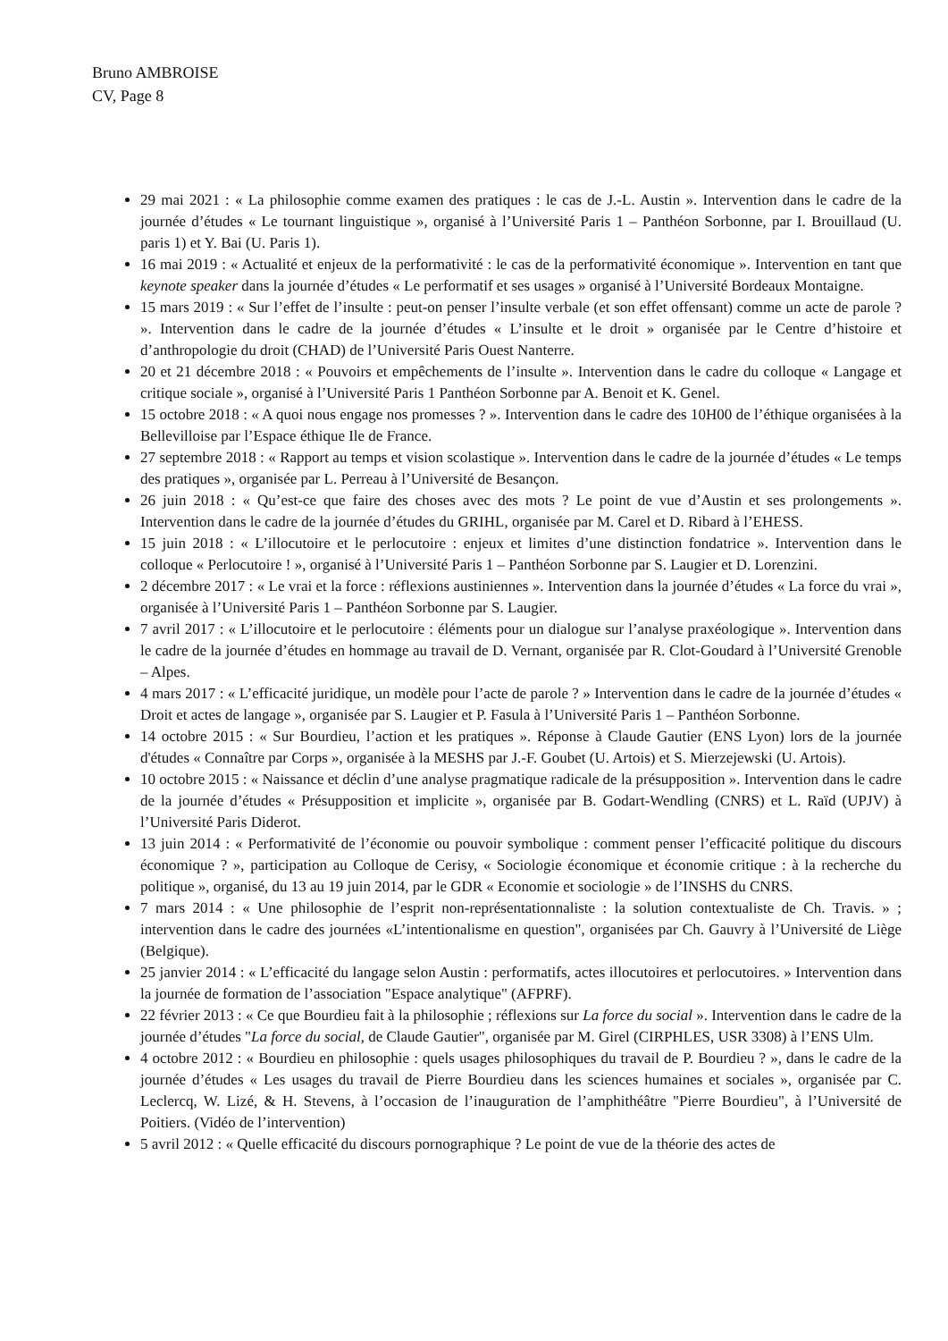Bruno AMBROISE
CV, Page 8
29 mai 2021 : « La philosophie comme examen des pratiques : le cas de J.-L. Austin ». Intervention dans le cadre de la journée d’études « Le tournant linguistique », organisé à l’Université Paris 1 – Panthéon Sorbonne, par I. Brouillaud (U. paris 1) et Y. Bai (U. Paris 1).
16 mai 2019 : « Actualité et enjeux de la performativité : le cas de la performativité économique ». Intervention en tant que keynote speaker dans la journée d’études « Le performatif et ses usages » organisé à l’Université Bordeaux Montaigne.
15 mars 2019 : « Sur l’effet de l’insulte : peut-on penser l’insulte verbale (et son effet offensant) comme un acte de parole ? ». Intervention dans le cadre de la journée d’études « L’insulte et le droit » organisée par le Centre d’histoire et d’anthropologie du droit (CHAD) de l’Université Paris Ouest Nanterre.
20 et 21 décembre 2018 : « Pouvoirs et empêchements de l’insulte ». Intervention dans le cadre du colloque « Langage et critique sociale », organisé à l’Université Paris 1 Panthéon Sorbonne par A. Benoit et K. Genel.
15 octobre 2018 : « A quoi nous engage nos promesses ? ». Intervention dans le cadre des 10H00 de l’éthique organisées à la Bellevilloise par l’Espace éthique Ile de France.
27 septembre 2018 : « Rapport au temps et vision scolastique ». Intervention dans le cadre de la journée d’études « Le temps des pratiques », organisée par L. Perreau à l’Université de Besançon.
26 juin 2018 : « Qu’est-ce que faire des choses avec des mots ? Le point de vue d’Austin et ses prolongements ». Intervention dans le cadre de la journée d’études du GRIHL, organisée par M. Carel et D. Ribard à l’EHESS.
15 juin 2018 : « L’illocutoire et le perlocutoire : enjeux et limites d’une distinction fondatrice ». Intervention dans le colloque « Perlocutoire ! », organisé à l’Université Paris 1 – Panthéon Sorbonne par S. Laugier et D. Lorenzini.
2 décembre 2017 : « Le vrai et la force : réflexions austiniennes ». Intervention dans la journée d’études « La force du vrai », organisée à l’Université Paris 1 – Panthéon Sorbonne par S. Laugier.
7 avril 2017 : « L’illocutoire et le perlocutoire : éléments pour un dialogue sur l’analyse praxéologique ». Intervention dans le cadre de la journée d’études en hommage au travail de D. Vernant, organisée par R. Clot-Goudard à l’Université Grenoble – Alpes.
4 mars 2017 : « L’efficacité juridique, un modèle pour l’acte de parole ? » Intervention dans le cadre de la journée d’études « Droit et actes de langage », organisée par S. Laugier et P. Fasula à l’Université Paris 1 – Panthéon Sorbonne.
14 octobre 2015 : « Sur Bourdieu, l’action et les pratiques ». Réponse à Claude Gautier (ENS Lyon) lors de la journée d'études « Connaître par Corps », organisée à la MESHS par J.-F. Goubet (U. Artois) et S. Mierzejewski (U. Artois).
10 octobre 2015 : « Naissance et déclin d’une analyse pragmatique radicale de la présupposition ». Intervention dans le cadre de la journée d’études « Présupposition et implicite », organisée par B. Godart-Wendling (CNRS) et L. Raïd (UPJV) à l’Université Paris Diderot.
13 juin 2014 : « Performativité de l’économie ou pouvoir symbolique : comment penser l’efficacité politique du discours économique ? », participation au Colloque de Cerisy, « Sociologie économique et économie critique : à la recherche du politique », organisé, du 13 au 19 juin 2014, par le GDR « Economie et sociologie » de l’INSHS du CNRS.
7 mars 2014 : « Une philosophie de l’esprit non-représentationnaliste : la solution contextualiste de Ch. Travis. » ; intervention dans le cadre des journées «L’intentionalisme en question", organisées par Ch. Gauvry à l’Université de Liège (Belgique).
25 janvier 2014 : « L’efficacité du langage selon Austin : performatifs, actes illocutoires et perlocutoires. » Intervention dans la journée de formation de l’association "Espace analytique" (AFPRF).
22 février 2013 : « Ce que Bourdieu fait à la philosophie ; réflexions sur La force du social ». Intervention dans le cadre de la journée d’études "La force du social, de Claude Gautier", organisée par M. Girel (CIRPHLES, USR 3308) à l’ENS Ulm.
4 octobre 2012 : « Bourdieu en philosophie : quels usages philosophiques du travail de P. Bourdieu ? », dans le cadre de la journée d’études « Les usages du travail de Pierre Bourdieu dans les sciences humaines et sociales », organisée par C. Leclercq, W. Lizé, & H. Stevens, à l’occasion de l’inauguration de l’amphithéâtre "Pierre Bourdieu", à l’Université de Poitiers. (Vidéo de l’intervention)
5 avril 2012 : « Quelle efficacité du discours pornographique ? Le point de vue de la théorie des actes de